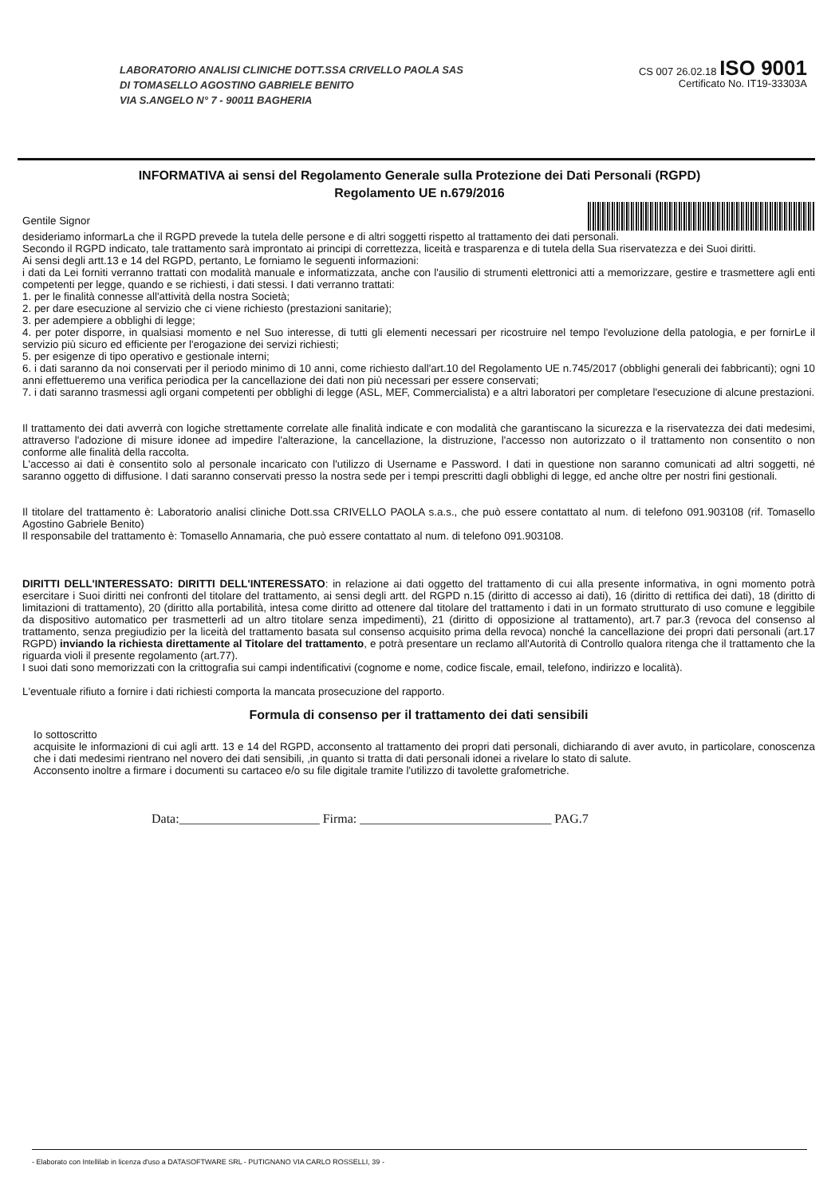LABORATORIO ANALISI CLINICHE DOTT.SSA CRIVELLO PAOLA SAS
DI TOMASELLO AGOSTINO GABRIELE BENITO
VIA S.ANGELO N° 7 - 90011 BAGHERIA
CS 007 26.02.18 ISO 9001
Certificato No. IT19-33303A
INFORMATIVA ai sensi del Regolamento Generale sulla Protezione dei Dati Personali (RGPD)
Regolamento UE n.679/2016
Gentile Signor
desideriamo informarLa che il RGPD prevede la tutela delle persone e di altri soggetti rispetto al trattamento dei dati personali.
Secondo il RGPD indicato, tale trattamento sarà improntato ai principi di correttezza, liceità e trasparenza e di tutela della Sua riservatezza e dei Suoi diritti.
Ai sensi degli artt.13 e 14 del RGPD, pertanto, Le forniamo le seguenti informazioni:
i dati da Lei forniti verranno trattati con modalità manuale e informatizzata, anche con l'ausilio di strumenti elettronici atti a memorizzare, gestire e trasmettere agli enti competenti per legge, quando e se richiesti, i dati stessi. I dati verranno trattati:
1. per le finalità connesse all'attività della nostra Società;
2. per dare esecuzione al servizio che ci viene richiesto (prestazioni sanitarie);
3. per adempiere a obblighi di legge;
4. per poter disporre, in qualsiasi momento e nel Suo interesse, di tutti gli elementi necessari per ricostruire nel tempo l'evoluzione della patologia, e per fornirLe il servizio più sicuro ed efficiente per l'erogazione dei servizi richiesti;
5. per esigenze di tipo operativo e gestionale interni;
6. i dati saranno da noi conservati per il periodo minimo di 10 anni, come richiesto dall'art.10 del Regolamento UE n.745/2017 (obblighi generali dei fabbricanti); ogni 10 anni effettueremo una verifica periodica per la cancellazione dei dati non più necessari per essere conservati;
7. i dati saranno trasmessi agli organi competenti per obblighi di legge (ASL, MEF, Commercialista) e a altri laboratori per completare l'esecuzione di alcune prestazioni.
Il trattamento dei dati avverrà con logiche strettamente correlate alle finalità indicate e con modalità che garantiscano la sicurezza e la riservatezza dei dati medesimi, attraverso l'adozione di misure idonee ad impedire l'alterazione, la cancellazione, la distruzione, l'accesso non autorizzato o il trattamento non consentito o non conforme alle finalità della raccolta.
L'accesso ai dati è consentito solo al personale incaricato con l'utilizzo di Username e Password. I dati in questione non saranno comunicati ad altri soggetti, né saranno oggetto di diffusione. I dati saranno conservati presso la nostra sede per i tempi prescritti dagli obblighi di legge, ed anche oltre per nostri fini gestionali.
Il titolare del trattamento è: Laboratorio analisi cliniche Dott.ssa CRIVELLO PAOLA s.a.s., che può essere contattato al num. di telefono 091.903108 (rif. Tomasello Agostino Gabriele Benito)
Il responsabile del trattamento è: Tomasello Annamaria, che può essere contattato al num. di telefono 091.903108.
DIRITTI DELL'INTERESSATO: DIRITTI DELL'INTERESSATO: in relazione ai dati oggetto del trattamento di cui alla presente informativa, in ogni momento potrà esercitare i Suoi diritti nei confronti del titolare del trattamento, ai sensi degli artt. del RGPD n.15 (diritto di accesso ai dati), 16 (diritto di rettifica dei dati), 18 (diritto di limitazioni di trattamento), 20 (diritto alla portabilità, intesa come diritto ad ottenere dal titolare del trattamento i dati in un formato strutturato di uso comune e leggibile da dispositivo automatico per trasmetterli ad un altro titolare senza impedimenti), 21 (diritto di opposizione al trattamento), art.7 par.3 (revoca del consenso al trattamento, senza pregiudizio per la liceità del trattamento basata sul consenso acquisito prima della revoca) nonché la cancellazione dei propri dati personali (art.17 RGPD) inviando la richiesta direttamente al Titolare del trattamento, e potrà presentare un reclamo all'Autorità di Controllo qualora ritenga che il trattamento che la riguarda violi il presente regolamento (art.77).
I suoi dati sono memorizzati con la crittografia sui campi indentificativi (cognome e nome, codice fiscale, email, telefono, indirizzo e località).
L'eventuale rifiuto a fornire i dati richiesti comporta la mancata prosecuzione del rapporto.
Formula di consenso per il trattamento dei dati sensibili
Io sottoscritto
acquisite le informazioni di cui agli artt. 13 e 14 del RGPD, acconsento al trattamento dei propri dati personali, dichiarando di aver avuto, in particolare, conoscenza che i dati medesimi rientrano nel novero dei dati sensibili, ,in quanto si tratta di dati personali idonei a rivelare lo stato di salute.
Acconsento inoltre a firmare i documenti su cartaceo e/o su file digitale tramite l'utilizzo di tavolette grafometriche.
Data:______________________ Firma: ______________________________ PAG.7
- Elaborato con Intellilab in licenza d'uso a DATASOFTWARE SRL - PUTIGNANO VIA CARLO ROSSELLI, 39 -